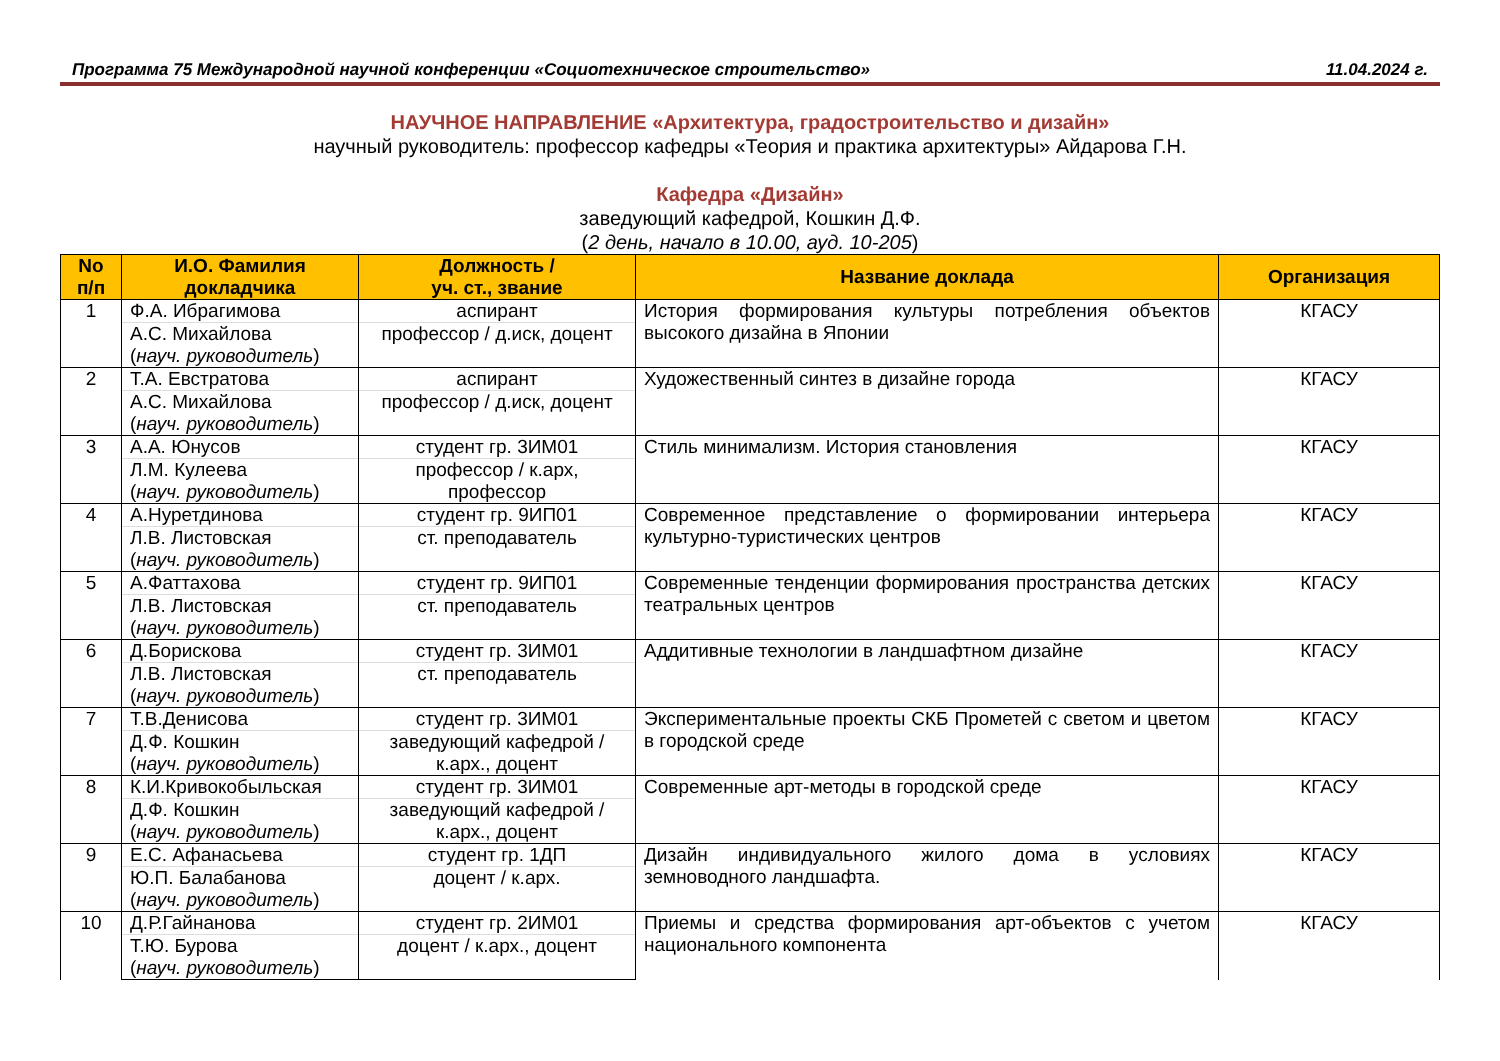Программа 75 Международной научной конференции «Социотехническое строительство» 11.04.2024 г.
НАУЧНОЕ НАПРАВЛЕНИЕ «Архитектура, градостроительство и дизайн»
научный руководитель: профессор кафедры «Теория и практика архитектуры» Айдарова Г.Н.
Кафедра «Дизайн»
заведующий кафедрой, Кошкин Д.Ф.
(2 день, начало в 10.00, ауд. 10-205)
| No п/п | И.О. Фамилия докладчика | Должность / уч. ст., звание | Название доклада | Организация |
| --- | --- | --- | --- | --- |
| 1 | Ф.А. Ибрагимова | аспирант | История формирования культуры потребления объектов высокого дизайна в Японии | КГАСУ |
| | А.С. Михайлова ( науч. руководитель ) | профессор / д.иск, доцент | | |
| 2 | Т.А. Евстратова | аспирант | Художественный синтез в дизайне города | КГАСУ |
| | А.С. Михайлова ( науч. руководитель ) | профессор / д.иск, доцент | | |
| 3 | А.А. Юнусов | студент гр. 3ИМ01 | Стиль минимализм. История становления | КГАСУ |
| | Л.М. Кулеева ( науч. руководитель ) | профессор / к.арх, профессор | | |
| 4 | А.Нуретдинова | студент гр. 9ИП01 | Современное представление о формировании интерьера культурно-туристических центров | КГАСУ |
| | Л.В. Листовская ( науч. руководитель ) | ст. преподаватель | | |
| 5 | А.Фаттахова | студент гр. 9ИП01 | Современные тенденции формирования пространства детских театральных центров | КГАСУ |
| | Л.В. Листовская ( науч. руководитель ) | ст. преподаватель | | |
| 6 | Д.Борискова | студент гр. 3ИМ01 | Аддитивные технологии в ландшафтном дизайне | КГАСУ |
| | Л.В. Листовская ( науч. руководитель ) | ст. преподаватель | | |
| 7 | Т.В.Денисова | студент гр. 3ИМ01 | Экспериментальные проекты СКБ Прометей с светом и цветом в городской среде | КГАСУ |
| | Д.Ф. Кошкин ( науч. руководитель ) | заведующий кафедрой / к.арх., доцент | | |
| 8 | К.И.Кривокобыльская | студент гр. 3ИМ01 | Современные арт-методы в городской среде | КГАСУ |
| | Д.Ф. Кошкин ( науч. руководитель ) | заведующий кафедрой / к.арх., доцент | | |
| 9 | Е.С. Афанасьева | студент гр. 1ДП | Дизайн индивидуального жилого дома в условиях земноводного ландшафта. | КГАСУ |
| | Ю.П. Балабанова ( науч. руководитель ) | доцент / к.арх. | | |
| 10 | Д.Р.Гайнанова | студент гр. 2ИМ01 | Приемы и средства формирования арт-объектов с учетом национального компонента | КГАСУ |
| | Т.Ю. Бурова ( науч. руководитель ) | доцент / к.арх., доцент | | |